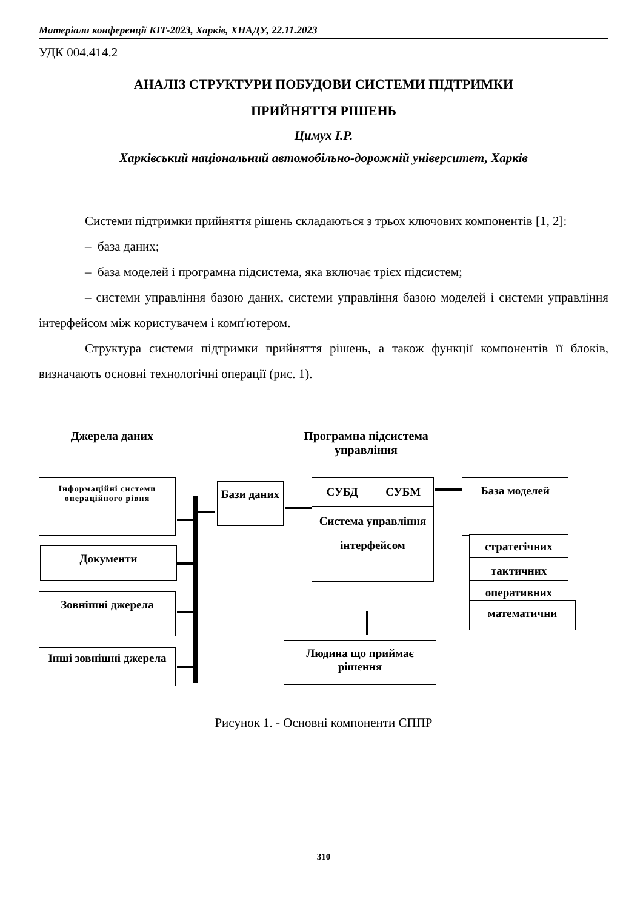Матеріали конференції КІТ-2023, Харків, ХНАДУ, 22.11.2023
УДК 004.414.2
АНАЛІЗ СТРУКТУРИ ПОБУДОВИ СИСТЕМИ ПІДТРИМКИ
ПРИЙНЯТТЯ РІШЕНЬ
Цимух І.Р.
Харківський національний автомобільно-дорожній університет, Харків
Системи підтримки прийняття рішень складаються з трьох ключових компонентів [1, 2]:
– база даних;
– база моделей і програмна підсистема, яка включає трієх підсистем;
– системи управління базою даних, системи управління базою моделей і системи управління інтерфейсом між користувачем і комп'ютером.
Структура системи підтримки прийняття рішень, а також функції компонентів її блоків, визначають основні технологічні операції (рис. 1).
Джерела даних
Програмна підсистема управління
Інформаційні системи операційного рівня
Документи
Зовнішні джерела
Інші зовнішні джерела
Бази даних
СУБД СУБМ
Система управління інтерфейсом
База моделей
стратегічних
тактичних
оперативних
математични
Людина що приймає рішення
Рисунок 1. - Основні компоненти СППР
310